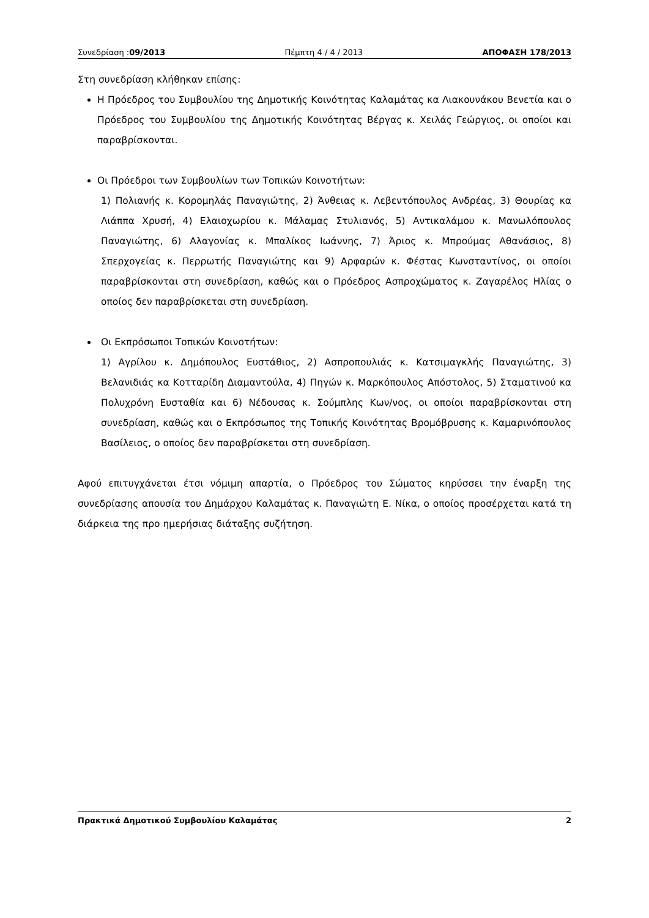Συνεδρίαση :09/2013 Πέμπτη 4 / 4 / 2013 ΑΠΟΦΑΣΗ 178/2013
Στη συνεδρίαση κλήθηκαν επίσης:
Η Πρόεδρος του Συμβουλίου της Δημοτικής Κοινότητας Καλαμάτας κα Λιακουνάκου Βενετία και ο Πρόεδρος του Συμβουλίου της Δημοτικής Κοινότητας Βέργας κ. Χειλάς Γεώργιος, οι οποίοι και παραβρίσκονται.
Οι Πρόεδροι των Συμβουλίων των Τοπικών Κοινοτήτων:
1) Πολιανής κ. Κορομηλάς Παναγιώτης, 2) Άνθειας κ. Λεβεντόπουλος Ανδρέας, 3) Θουρίας κα Λιάππα Χρυσή, 4) Ελαιοχωρίου κ. Μάλαμας Στυλιανός, 5) Αντικαλάμου κ. Μανωλόπουλος Παναγιώτης, 6) Αλαγονίας κ. Μπαλίκος Ιωάννης, 7) Άριος κ. Μπρούμας Αθανάσιος, 8) Σπερχογείας κ. Περρωτής Παναγιώτης και 9) Αρφαρών κ. Φέστας Κωνσταντίνος, οι οποίοι παραβρίσκονται στη συνεδρίαση, καθώς και ο Πρόεδρος Ασπροχώματος κ. Ζαγαρέλος Ηλίας ο οποίος δεν παραβρίσκεται στη συνεδρίαση.
Οι Εκπρόσωποι Τοπικών Κοινοτήτων:
1) Αγρίλου κ. Δημόπουλος Ευστάθιος, 2) Ασπροπουλιάς κ. Κατσιμαγκλής Παναγιώτης, 3) Βελανιδιάς κα Κοτταρίδη Διαμαντούλα, 4) Πηγών κ. Μαρκόπουλος Απόστολος, 5) Σταματινού κα Πολυχρόνη Ευσταθία και 6) Νέδουσας κ. Σούμπλης Κων/νος, οι οποίοι παραβρίσκονται στη συνεδρίαση, καθώς και ο Εκπρόσωπος της Τοπικής Κοινότητας Βρομόβρυσης κ. Καμαρινόπουλος Βασίλειος, ο οποίος δεν παραβρίσκεται στη συνεδρίαση.
Αφού επιτυγχάνεται έτσι νόμιμη απαρτία, ο Πρόεδρος του Σώματος κηρύσσει την έναρξη της συνεδρίασης απουσία του Δημάρχου Καλαμάτας κ. Παναγιώτη Ε. Νίκα, ο οποίος προσέρχεται κατά τη διάρκεια της προ ημερήσιας διάταξης συζήτηση.
Πρακτικά Δημοτικού Συμβουλίου Καλαμάτας 2